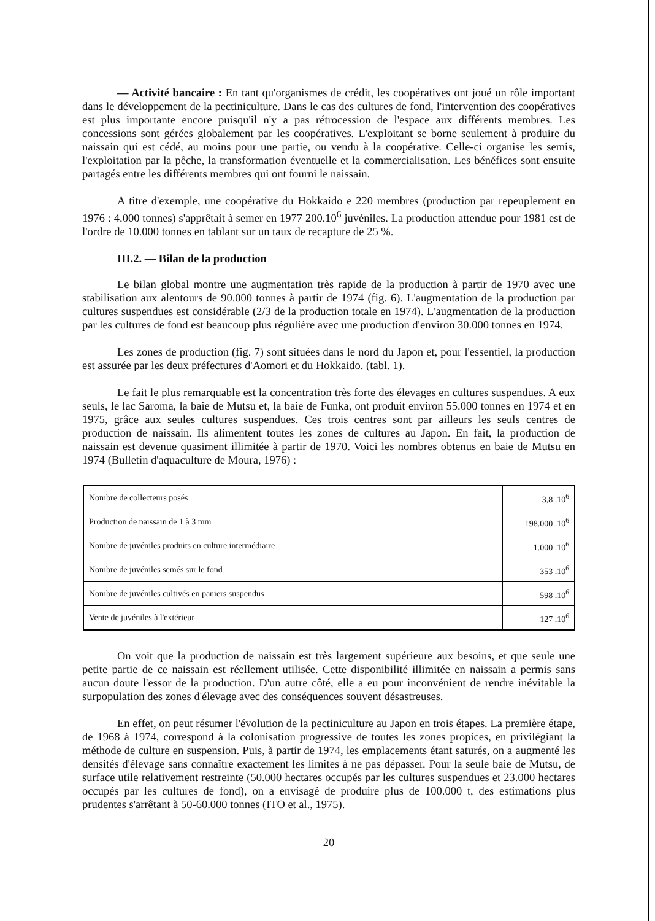— Activité bancaire : En tant qu'organismes de crédit, les coopératives ont joué un rôle important dans le développement de la pectiniculture. Dans le cas des cultures de fond, l'intervention des coopératives est plus importante encore puisqu'il n'y a pas rétrocession de l'espace aux différents membres. Les concessions sont gérées globalement par les coopératives. L'exploitant se borne seulement à produire du naissain qui est cédé, au moins pour une partie, ou vendu à la coopérative. Celle-ci organise les semis, l'exploitation par la pêche, la transformation éventuelle et la commercialisation. Les bénéfices sont ensuite partagés entre les différents membres qui ont fourni le naissain.
A titre d'exemple, une coopérative du Hokkaido e 220 membres (production par repeuplement en 1976 : 4.000 tonnes) s'apprêtait à semer en 1977 200.10<sup>6</sup> juvéniles. La production attendue pour 1981 est de l'ordre de 10.000 tonnes en tablant sur un taux de recapture de 25 %.
III.2. — Bilan de la production
Le bilan global montre une augmentation très rapide de la production à partir de 1970 avec une stabilisation aux alentours de 90.000 tonnes à partir de 1974 (fig. 6). L'augmentation de la production par cultures suspendues est considérable (2/3 de la production totale en 1974). L'augmentation de la production par les cultures de fond est beaucoup plus régulière avec une production d'environ 30.000 tonnes en 1974.
Les zones de production (fig. 7) sont situées dans le nord du Japon et, pour l'essentiel, la production est assurée par les deux préfectures d'Aomori et du Hokkaido. (tabl. 1).
Le fait le plus remarquable est la concentration très forte des élevages en cultures suspendues. A eux seuls, le lac Saroma, la baie de Mutsu et, la baie de Funka, ont produit environ 55.000 tonnes en 1974 et en 1975, grâce aux seules cultures suspendues. Ces trois centres sont par ailleurs les seuls centres de production de naissain. Ils alimentent toutes les zones de cultures au Japon. En fait, la production de naissain est devenue quasiment illimitée à partir de 1970. Voici les nombres obtenus en baie de Mutsu en 1974 (Bulletin d'aquaculture de Moura, 1976) :
| Nombre de collecteurs posés | 3,8 .10<sup>6</sup> |
| Production de naissain de 1 à 3 mm | 198.000 .10<sup>6</sup> |
| Nombre de juvéniles produits en culture intermédiaire | 1.000 .10<sup>6</sup> |
| Nombre de juvéniles semés sur le fond | 353 .10<sup>6</sup> |
| Nombre de juvéniles cultivés en paniers suspendus | 598 .10<sup>6</sup> |
| Vente de juvéniles à l'extérieur | 127 .10<sup>6</sup> |
On voit que la production de naissain est très largement supérieure aux besoins, et que seule une petite partie de ce naissain est réellement utilisée. Cette disponibilité illimitée en naissain a permis sans aucun doute l'essor de la production. D'un autre côté, elle a eu pour inconvénient de rendre inévitable la surpopulation des zones d'élevage avec des conséquences souvent désastreuses.
En effet, on peut résumer l'évolution de la pectiniculture au Japon en trois étapes. La première étape, de 1968 à 1974, correspond à la colonisation progressive de toutes les zones propices, en privilégiant la méthode de culture en suspension. Puis, à partir de 1974, les emplacements étant saturés, on a augmenté les densités d'élevage sans connaître exactement les limites à ne pas dépasser. Pour la seule baie de Mutsu, de surface utile relativement restreinte (50.000 hectares occupés par les cultures suspendues et 23.000 hectares occupés par les cultures de fond), on a envisagé de produire plus de 100.000 t, des estimations plus prudentes s'arrêtant à 50-60.000 tonnes (ITO et al., 1975).
20